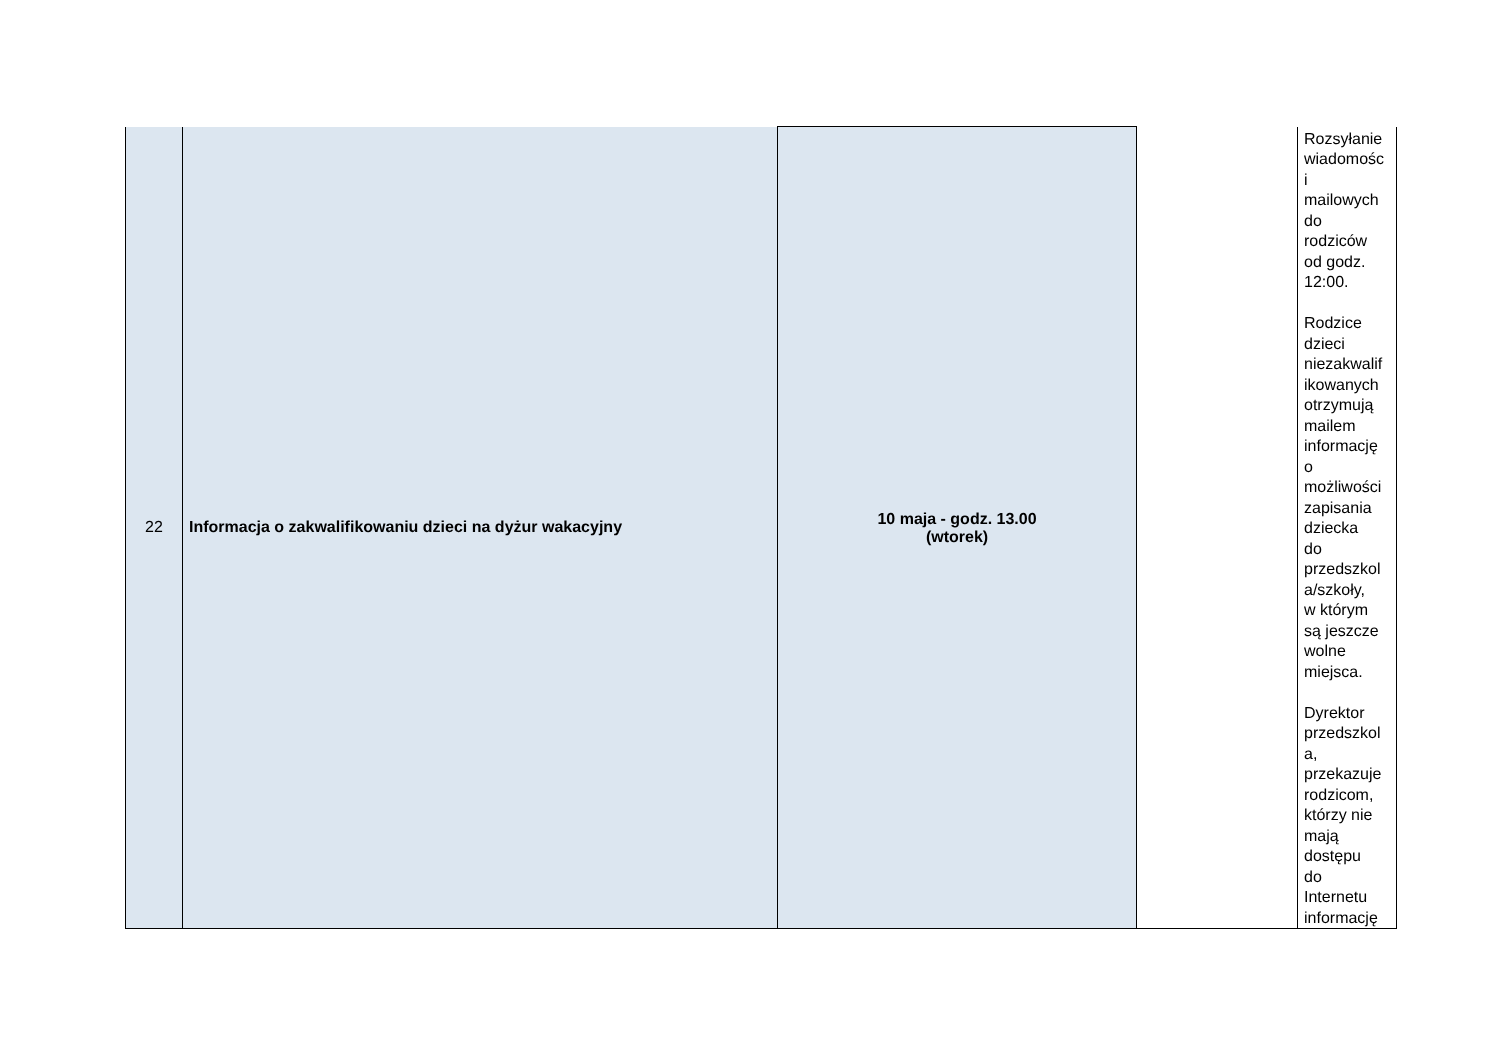| 22 | Informacja o zakwalifikowaniu dzieci na dyżur wakacyjny | 10 maja - godz. 13.00 (wtorek) | | Rozsyłanie wiadomośc i mailowych do rodziców od godz. 12:00. Rodzice dzieci niezakwalif ikowanych otrzymują mailem informację o możliwości zapisania dziecka do przedszkol a/szkoły, w którym są jeszcze wolne miejsca. Dyrektor przedszkol a, przekazuje rodzicom, którzy nie mają dostępu do Internetu informację |